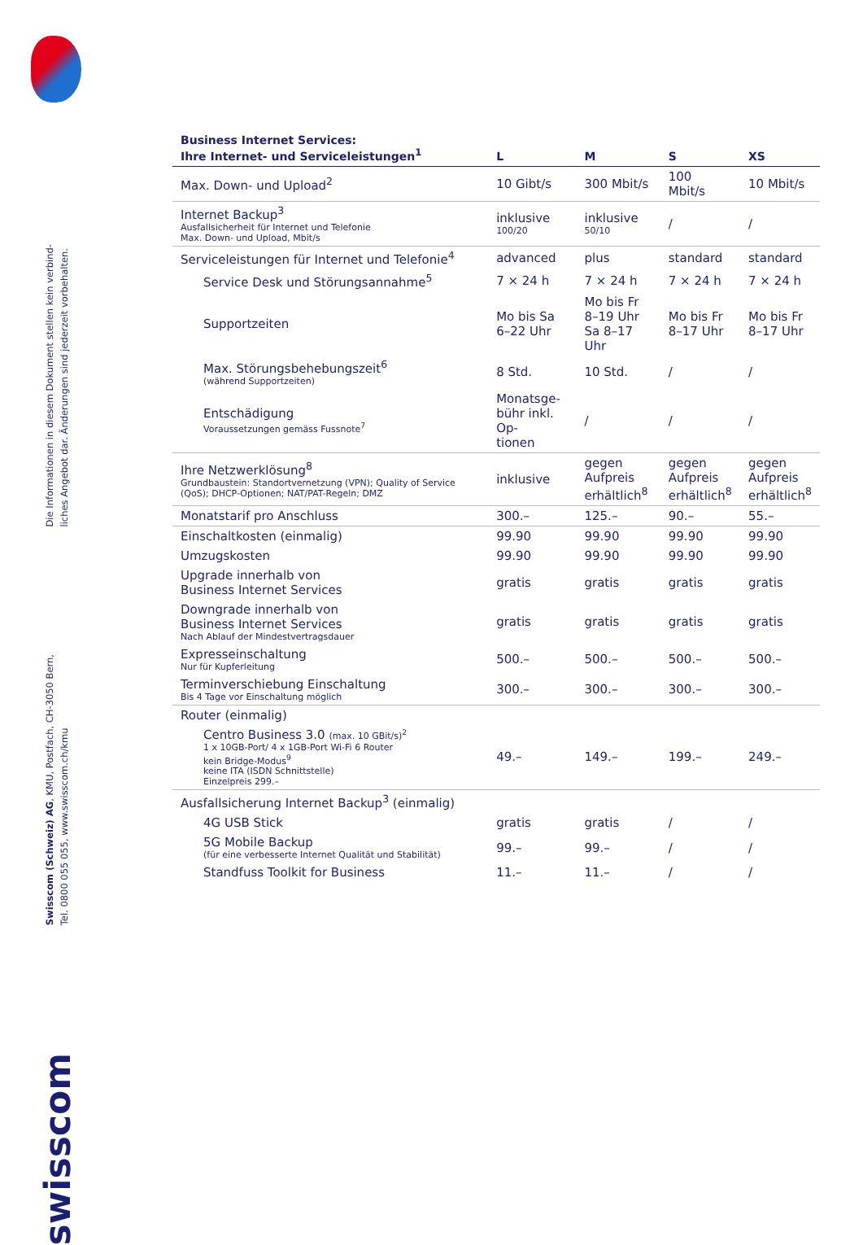Die Informationen in diesem Dokument stellen kein verbind-
liches Angebot dar. Änderungen sind jederzeit vorbehalten.
Swisscom (Schweiz) AG, KMU, Postfach, CH-3050 Bern,
Tel. 0800 055 055, www.swisscom.ch/kmu
swisscom
| Business Internet Services: Ihre Internet- und Serviceleistungen<sup>1</sup> | L | M | S | XS |
| --- | --- | --- | --- | --- |
| Max. Down- und Upload<sup>2</sup> | 10 Gibt/s | 300 Mbit/s | 100 Mbit/s | 10 Mbit/s |
| Internet Backup<sup>3</sup> Ausfallsicherheit für Internet und Telefonie Max. Down- und Upload, Mbit/s | inklusive 100/20 | inklusive 50/10 | / | / |
| Serviceleistungen für Internet und Telefonie<sup>4</sup> | advanced | plus | standard | standard |
| Service Desk und Störungsannahme<sup>5</sup> | 7 × 24 h | 7 × 24 h | 7 × 24 h | 7 × 24 h |
| Supportzeiten | Mo bis Sa 6–22 Uhr | Mo bis Fr 8–19 Uhr Sa 8–17 Uhr | Mo bis Fr 8–17 Uhr | Mo bis Fr 8–17 Uhr |
| Max. Störungsbehebungszeit<sup>6</sup> (während Supportzeiten) | 8 Std. | 10 Std. | / | / |
| Entschädigung Voraussetzungen gemäss Fussnote<sup>7</sup> | Monatsge- bühr inkl. Op- tionen | / | / | / |
| Ihre Netzwerklösung<sup>8</sup> Grundbaustein: Standortvernetzung (VPN); Quality of Service (QoS); DHCP-Optionen; NAT/PAT-Regeln; DMZ | inklusive | gegen Aufpreis erhältlich<sup>8</sup> | gegen Aufpreis erhältlich<sup>8</sup> | gegen Aufpreis erhältlich<sup>8</sup> |
| Monatstarif pro Anschluss | 300.– | 125.– | 90.– | 55.– |
| Einschaltkosten (einmalig) | 99.90 | 99.90 | 99.90 | 99.90 |
| Umzugskosten | 99.90 | 99.90 | 99.90 | 99.90 |
| Upgrade innerhalb von Business Internet Services | gratis | gratis | gratis | gratis |
| Downgrade innerhalb von Business Internet Services Nach Ablauf der Mindestvertragsdauer | gratis | gratis | gratis | gratis |
| Expresseinschaltung Nur für Kupferleitung | 500.– | 500.– | 500.– | 500.– |
| Terminverschiebung Einschaltung Bis 4 Tage vor Einschaltung möglich | 300.– | 300.– | 300.– | 300.– |
| Router (einmalig) | | | | |
| Centro Business 3.0 (max. 10 GBit/s)<sup>2</sup> 1 x 10GB-Port/ 4 x 1GB-Port Wi-Fi 6 Router kein Bridge-Modus<sup>9</sup> keine ITA (ISDN Schnittstelle) Einzelpreis 299.– | 49.– | 149.– | 199.– | 249.– |
| Ausfallsicherung Internet Backup<sup>3</sup> (einmalig) | | | | |
| 4G USB Stick | gratis | gratis | / | / |
| 5G Mobile Backup (für eine verbesserte Internet Qualität und Stabilität) | 99.– | 99.– | / | / |
| Standfuss Toolkit for Business | 11.– | 11.– | / | / |